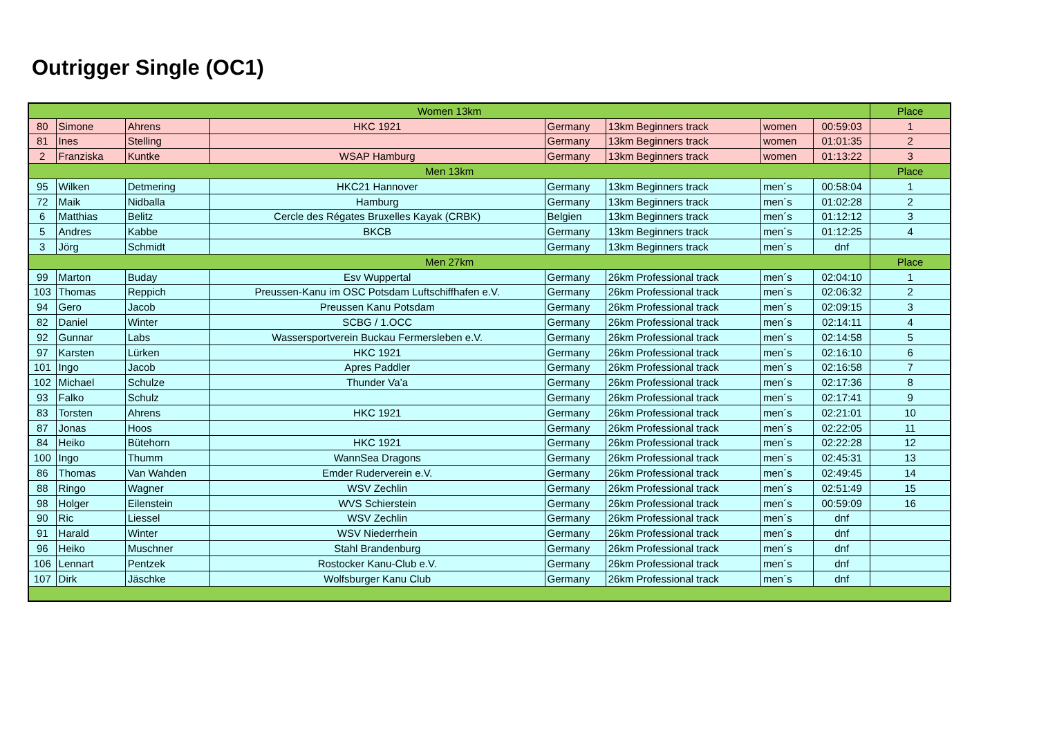Outrigger Single (OC1)
| Women 13km | | | | | | | | Place |
| 80 | Simone | Ahrens | HKC 1921 | Germany | 13km Beginners track | women | 00:59:03 | 1 |
| 81 | Ines | Stelling | | Germany | 13km Beginners track | women | 01:01:35 | 2 |
| 2 | Franziska | Kuntke | WSAP Hamburg | Germany | 13km Beginners track | women | 01:13:22 | 3 |
| Men 13km | | | | | | | | Place |
| 95 | Wilken | Detmering | HKC21 Hannover | Germany | 13km Beginners track | men´s | 00:58:04 | 1 |
| 72 | Maik | Nidballa | Hamburg | Germany | 13km Beginners track | men´s | 01:02:28 | 2 |
| 6 | Matthias | Belitz | Cercle des Régates Bruxelles Kayak (CRBK) | Belgien | 13km Beginners track | men´s | 01:12:12 | 3 |
| 5 | Andres | Kabbe | BKCB | Germany | 13km Beginners track | men´s | 01:12:25 | 4 |
| 3 | Jörg | Schmidt | | Germany | 13km Beginners track | men´s | dnf | |
| Men 27km | | | | | | | | Place |
| 99 | Marton | Buday | Esv Wuppertal | Germany | 26km Professional track | men´s | 02:04:10 | 1 |
| 103 | Thomas | Reppich | Preussen-Kanu im OSC Potsdam Luftschiffhafen e.V. | Germany | 26km Professional track | men´s | 02:06:32 | 2 |
| 94 | Gero | Jacob | Preussen Kanu Potsdam | Germany | 26km Professional track | men´s | 02:09:15 | 3 |
| 82 | Daniel | Winter | SCBG / 1.OCC | Germany | 26km Professional track | men´s | 02:14:11 | 4 |
| 92 | Gunnar | Labs | Wassersportverein Buckau Fermersleben e.V. | Germany | 26km Professional track | men´s | 02:14:58 | 5 |
| 97 | Karsten | Lürken | HKC 1921 | Germany | 26km Professional track | men´s | 02:16:10 | 6 |
| 101 | Ingo | Jacob | Apres Paddler | Germany | 26km Professional track | men´s | 02:16:58 | 7 |
| 102 | Michael | Schulze | Thunder Va’a | Germany | 26km Professional track | men´s | 02:17:36 | 8 |
| 93 | Falko | Schulz | | Germany | 26km Professional track | men´s | 02:17:41 | 9 |
| 83 | Torsten | Ahrens | HKC 1921 | Germany | 26km Professional track | men´s | 02:21:01 | 10 |
| 87 | Jonas | Hoos | | Germany | 26km Professional track | men´s | 02:22:05 | 11 |
| 84 | Heiko | Bütehorn | HKC 1921 | Germany | 26km Professional track | men´s | 02:22:28 | 12 |
| 100 | Ingo | Thumm | WannSea Dragons | Germany | 26km Professional track | men´s | 02:45:31 | 13 |
| 86 | Thomas | Van Wahden | Emder Ruderverein e.V. | Germany | 26km Professional track | men´s | 02:49:45 | 14 |
| 88 | Ringo | Wagner | WSV Zechlin | Germany | 26km Professional track | men´s | 02:51:49 | 15 |
| 98 | Holger | Eilenstein | WVS Schierstein | Germany | 26km Professional track | men´s | 00:59:09 | 16 |
| 90 | Ric | Liessel | WSV Zechlin | Germany | 26km Professional track | men´s | dnf | |
| 91 | Harald | Winter | WSV Niederrhein | Germany | 26km Professional track | men´s | dnf | |
| 96 | Heiko | Muschner | Stahl Brandenburg | Germany | 26km Professional track | men´s | dnf | |
| 106 | Lennart | Pentzek | Rostocker Kanu-Club e.V. | Germany | 26km Professional track | men´s | dnf | |
| 107 | Dirk | Jäschke | Wolfsburger Kanu Club | Germany | 26km Professional track | men´s | dnf | |